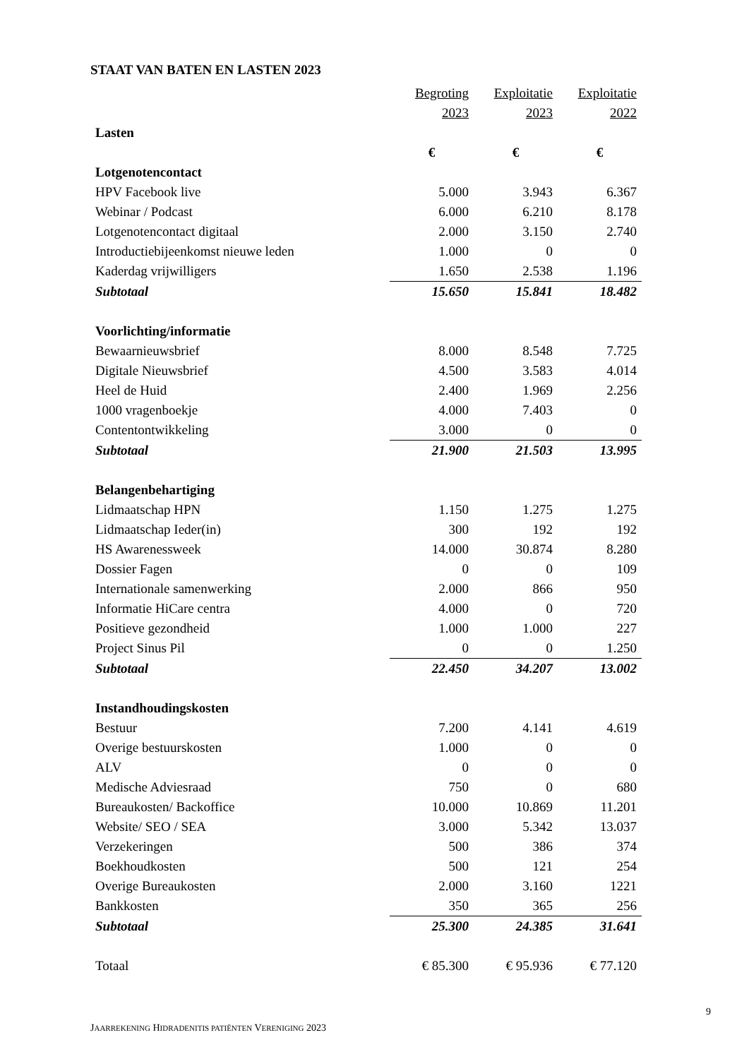STAAT VAN BATEN EN LASTEN 2023
| | Begroting | Exploitatie | Exploitatie |
| | 2023 | 2023 | 2022 |
| Lasten | | | |
| | € | € | € |
| Lotgenotencontact | | | |
| HPV Facebook live | 5.000 | 3.943 | 6.367 |
| Webinar / Podcast | 6.000 | 6.210 | 8.178 |
| Lotgenotencontact digitaal | 2.000 | 3.150 | 2.740 |
| Introductiebijeenkomst nieuwe leden | 1.000 | 0 | 0 |
| Kaderdag vrijwilligers | 1.650 | 2.538 | 1.196 |
| Subtotaal | 15.650 | 15.841 | 18.482 |
| Voorlichting/informatie | | | |
| Bewaarnieuwsbrief | 8.000 | 8.548 | 7.725 |
| Digitale Nieuwsbrief | 4.500 | 3.583 | 4.014 |
| Heel de Huid | 2.400 | 1.969 | 2.256 |
| 1000 vragenboekje | 4.000 | 7.403 | 0 |
| Contentontwikkeling | 3.000 | 0 | 0 |
| Subtotaal | 21.900 | 21.503 | 13.995 |
| Belangenbehartiging | | | |
| Lidmaatschap HPN | 1.150 | 1.275 | 1.275 |
| Lidmaatschap Ieder(in) | 300 | 192 | 192 |
| HS Awarenessweek | 14.000 | 30.874 | 8.280 |
| Dossier Fagen | 0 | 0 | 109 |
| Internationale samenwerking | 2.000 | 866 | 950 |
| Informatie HiCare centra | 4.000 | 0 | 720 |
| Positieve gezondheid | 1.000 | 1.000 | 227 |
| Project Sinus Pil | 0 | 0 | 1.250 |
| Subtotaal | 22.450 | 34.207 | 13.002 |
| Instandhoudingskosten | | | |
| Bestuur | 7.200 | 4.141 | 4.619 |
| Overige bestuurskosten | 1.000 | 0 | 0 |
| ALV | 0 | 0 | 0 |
| Medische Adviesraad | 750 | 0 | 680 |
| Bureaukosten/ Backoffice | 10.000 | 10.869 | 11.201 |
| Website/ SEO / SEA | 3.000 | 5.342 | 13.037 |
| Verzekeringen | 500 | 386 | 374 |
| Boekhoudkosten | 500 | 121 | 254 |
| Overige Bureaukosten | 2.000 | 3.160 | 1221 |
| Bankkosten | 350 | 365 | 256 |
| Subtotaal | 25.300 | 24.385 | 31.641 |
| Totaal | € 85.300 | € 95.936 | € 77.120 |
9
JAARREKENING HIDRADENITIS PATIËNTEN VERENIGING 2023